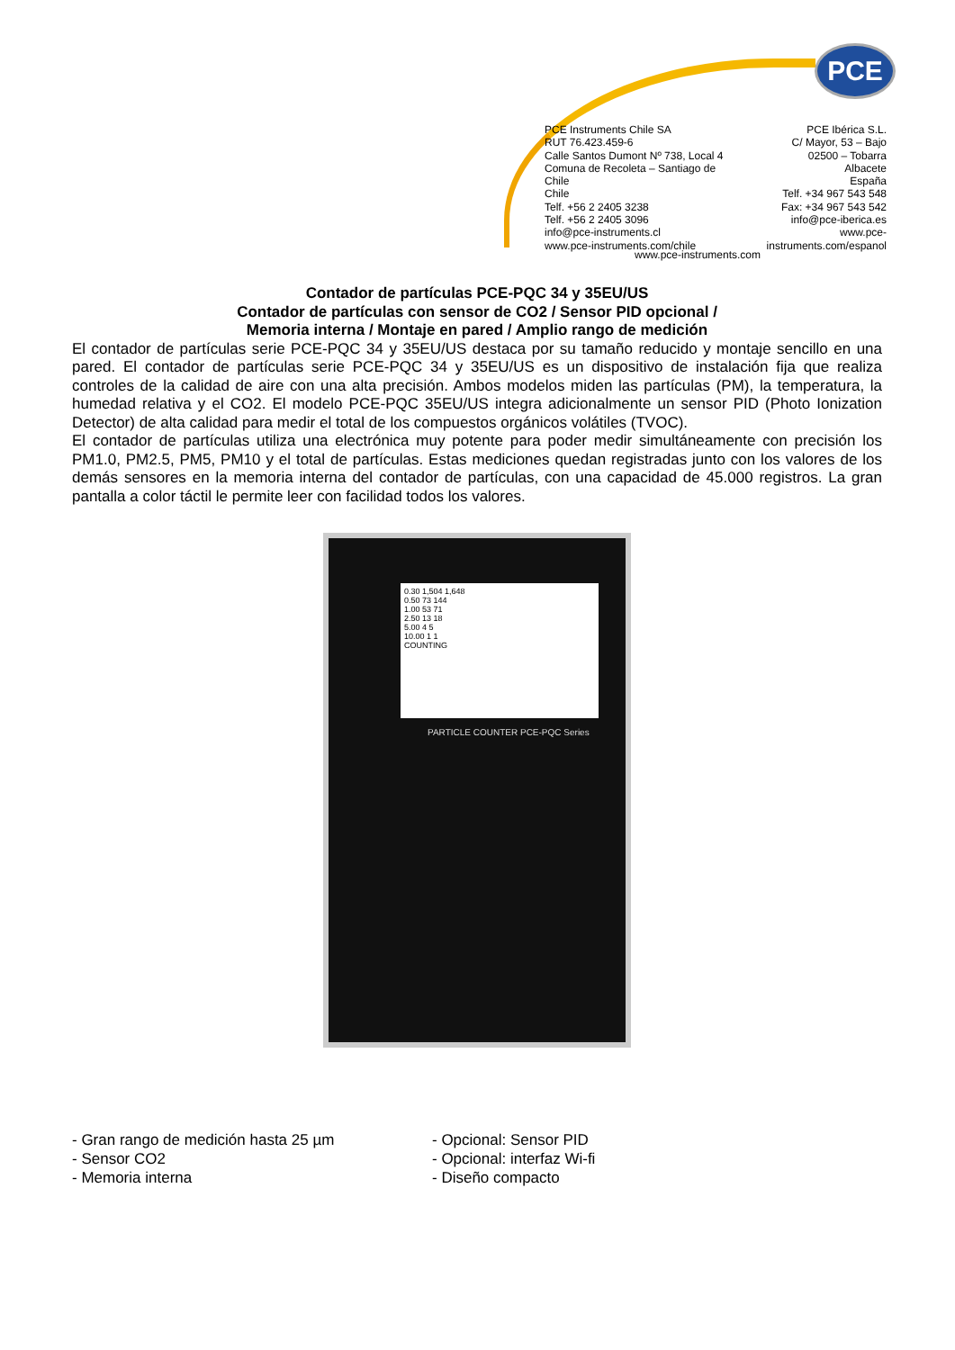PCE
PCE Instruments Chile SA
RUT 76.423.459-6
Calle Santos Dumont Nº 738, Local 4
Comuna de Recoleta – Santiago de Chile
Chile
Telf. +56 2 2405 3238
Telf. +56 2 2405 3096
info@pce-instruments.cl
www.pce-instruments.com/chile
PCE Ibérica S.L.
C/ Mayor, 53 – Bajo
02500 – Tobarra
Albacete
España
Telf. +34 967 543 548
Fax: +34 967 543 542
info@pce-iberica.es
www.pce-instruments.com/espanol
www.pce-instruments.com
Contador de partículas PCE-PQC 34 y 35EU/US
Contador de partículas con sensor de CO2 / Sensor PID opcional /
Memoria interna / Montaje en pared / Amplio rango de medición
El contador de partículas serie PCE-PQC 34 y 35EU/US destaca por su tamaño reducido y montaje sencillo en una pared. El contador de partículas serie PCE-PQC 34 y 35EU/US es un dispositivo de instalación fija que realiza controles de la calidad de aire con una alta precisión. Ambos modelos miden las partículas (PM), la temperatura, la humedad relativa y el CO2. El modelo PCE-PQC 35EU/US integra adicionalmente un sensor PID (Photo Ionization Detector) de alta calidad para medir el total de los compuestos orgánicos volátiles (TVOC).
El contador de partículas utiliza una electrónica muy potente para poder medir simultáneamente con precisión los PM1.0, PM2.5, PM5, PM10 y el total de partículas. Estas mediciones quedan registradas junto con los valores de los demás sensores en la memoria interna del contador de partículas, con una capacidad de 45.000 registros. La gran pantalla a color táctil le permite leer con facilidad todos los valores.
0.30 1,504 1,648
0.50 73 144
1.00 53 71
2.50 13 18
5.00 4 5
10.00 1 1
COUNTING
PARTICLE COUNTER PCE-PQC Series
- Gran rango de medición hasta 25 µm
- Sensor CO2
- Memoria interna
- Opcional: Sensor PID
- Opcional: interfaz Wi-fi
- Diseño compacto